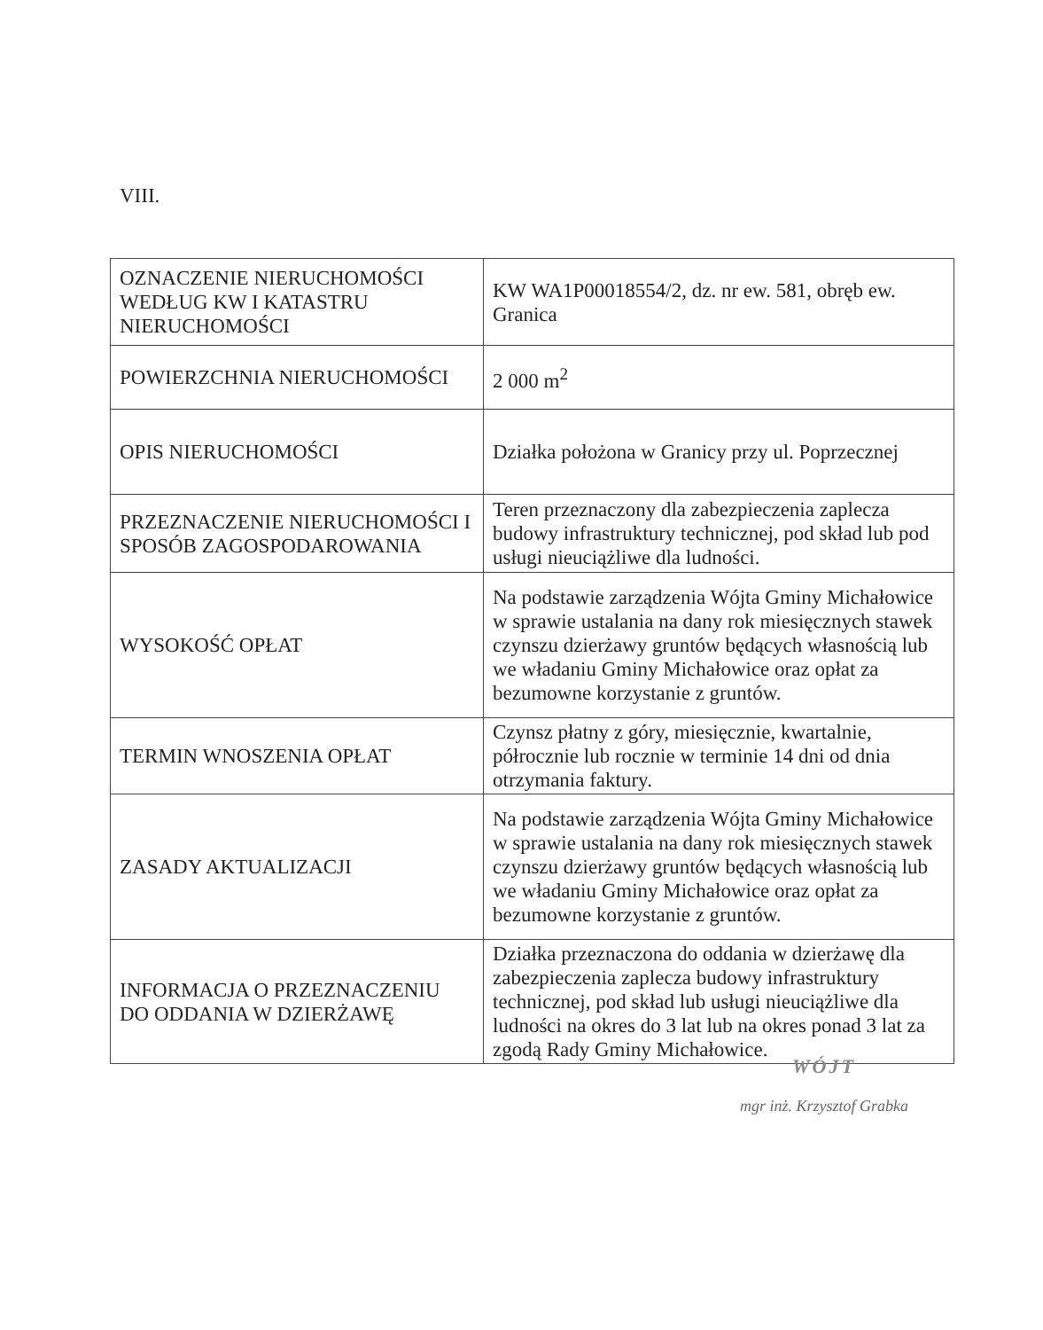VIII.
| OZNACZENIE NIERUCHOMOŚCI WEDŁUG KW I KATASTRU NIERUCHOMOŚCI | KW WA1P00018554/2, dz. nr ew. 581, obręb ew. Granica |
| POWIERZCHNIA NIERUCHOMOŚCI | 2 000 m<sup>2</sup> |
| OPIS NIERUCHOMOŚCI | Działka położona w Granicy przy ul. Poprzecznej |
| PRZEZNACZENIE NIERUCHOMOŚCI I SPOSÓB ZAGOSPODAROWANIA | Teren przeznaczony dla zabezpieczenia zaplecza budowy infrastruktury technicznej, pod skład lub pod usługi nieuciążliwe dla ludności. |
| WYSOKOŚĆ OPŁAT | Na podstawie zarządzenia Wójta Gminy Michałowice w sprawie ustalania na dany rok miesięcznych stawek czynszu dzierżawy gruntów będących własnością lub we władaniu Gminy Michałowice oraz opłat za bezumowne korzystanie z gruntów. |
| TERMIN WNOSZENIA OPŁAT | Czynsz płatny z góry, miesięcznie, kwartalnie, półrocznie lub rocznie w terminie 14 dni od dnia otrzymania faktury. |
| ZASADY AKTUALIZACJI | Na podstawie zarządzenia Wójta Gminy Michałowice w sprawie ustalania na dany rok miesięcznych stawek czynszu dzierżawy gruntów będących własnością lub we władaniu Gminy Michałowice oraz opłat za bezumowne korzystanie z gruntów. |
| INFORMACJA O PRZEZNACZENIU DO ODDANIA W DZIERŻAWĘ | Działka przeznaczona do oddania w dzierżawę dla zabezpieczenia zaplecza budowy infrastruktury technicznej, pod skład lub usługi nieuciążliwe dla ludności na okres do 3 lat lub na okres ponad 3 lat za zgodą Rady Gminy Michałowice. |
WÓJT
mgr inż. Krzysztof Grabka